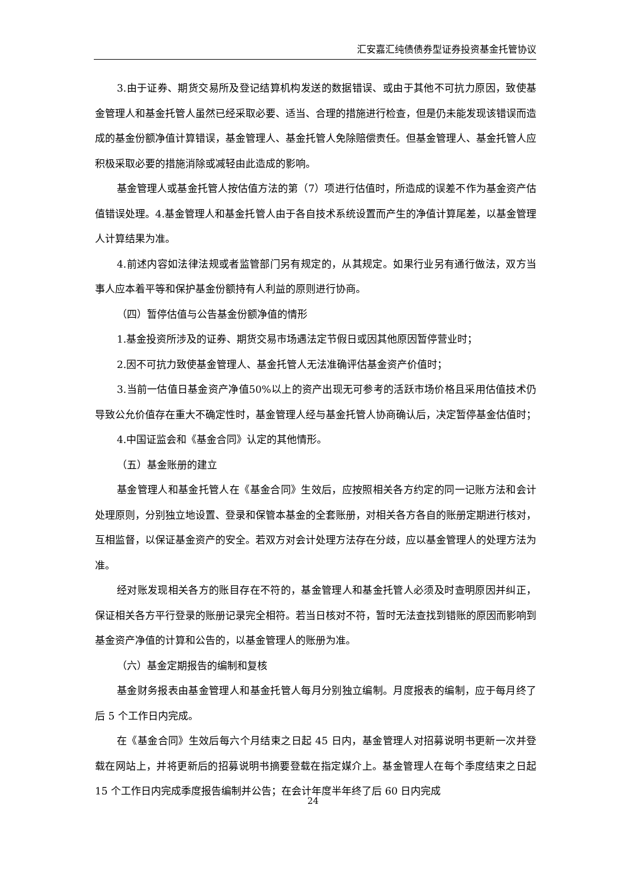汇安嘉汇纯债债券型证券投资基金托管协议
3.由于证券、期货交易所及登记结算机构发送的数据错误、或由于其他不可抗力原因，致使基金管理人和基金托管人虽然已经采取必要、适当、合理的措施进行检查，但是仍未能发现该错误而造成的基金份额净值计算错误，基金管理人、基金托管人免除赔偿责任。但基金管理人、基金托管人应积极采取必要的措施消除或减轻由此造成的影响。
基金管理人或基金托管人按估值方法的第（7）项进行估值时，所造成的误差不作为基金资产估值错误处理。4.基金管理人和基金托管人由于各自技术系统设置而产生的净值计算尾差，以基金管理人计算结果为准。
4.前述内容如法律法规或者监管部门另有规定的，从其规定。如果行业另有通行做法，双方当事人应本着平等和保护基金份额持有人利益的原则进行协商。
（四）暂停估值与公告基金份额净值的情形
1.基金投资所涉及的证券、期货交易市场遇法定节假日或因其他原因暂停营业时；
2.因不可抗力致使基金管理人、基金托管人无法准确评估基金资产价值时；
3.当前一估值日基金资产净值50%以上的资产出现无可参考的活跃市场价格且采用估值技术仍导致公允价值存在重大不确定性时，基金管理人经与基金托管人协商确认后，决定暂停基金估值时；
4.中国证监会和《基金合同》认定的其他情形。
（五）基金账册的建立
基金管理人和基金托管人在《基金合同》生效后，应按照相关各方约定的同一记账方法和会计处理原则，分别独立地设置、登录和保管本基金的全套账册，对相关各方各自的账册定期进行核对，互相监督，以保证基金资产的安全。若双方对会计处理方法存在分歧，应以基金管理人的处理方法为准。
经对账发现相关各方的账目存在不符的，基金管理人和基金托管人必须及时查明原因并纠正，保证相关各方平行登录的账册记录完全相符。若当日核对不符，暂时无法查找到错账的原因而影响到基金资产净值的计算和公告的，以基金管理人的账册为准。
（六）基金定期报告的编制和复核
基金财务报表由基金管理人和基金托管人每月分别独立编制。月度报表的编制，应于每月终了后 5 个工作日内完成。
在《基金合同》生效后每六个月结束之日起 45 日内，基金管理人对招募说明书更新一次并登载在网站上，并将更新后的招募说明书摘要登载在指定媒介上。基金管理人在每个季度结束之日起 15 个工作日内完成季度报告编制并公告；在会计年度半年终了后 60 日内完成
24